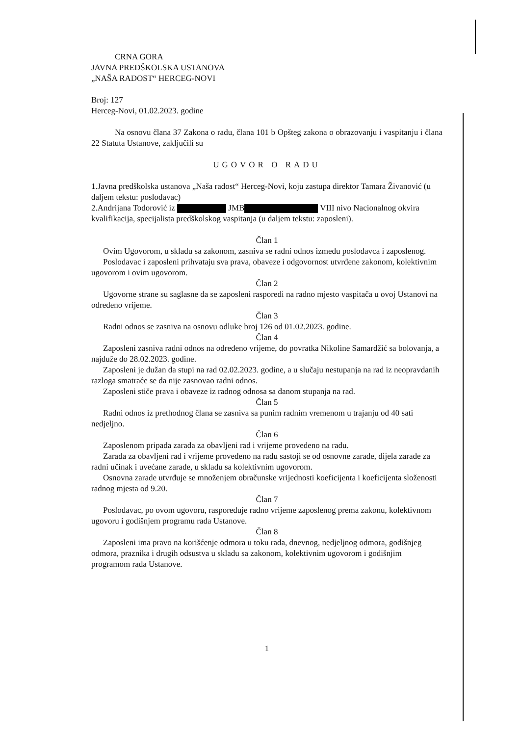CRNA GORA
JAVNA PREDŠKOLSKA USTANOVA
„NAŠA RADOST“ HERCEG-NOVI
Broj: 127
Herceg-Novi, 01.02.2023. godine
Na osnovu člana 37 Zakona o radu, člana 101 b Opšteg zakona o obrazovanju i vaspitanju i člana 22 Statuta Ustanove, zaključili su
UGOVOR O RADU
1.Javna predškolska ustanova „Naša radost“ Herceg-Novi, koju zastupa direktor Tamara Živanović (u daljem tekstu: poslodavac)
2.Andrijana Todorović iz JMB VIII nivo Nacionalnog okvira kvalifikacija, specijalista predškolskog vaspitanja (u daljem tekstu: zaposleni).
Član 1
Ovim Ugovorom, u skladu sa zakonom, zasniva se radni odnos između poslodavca i zaposlenog.
Poslodavac i zaposleni prihvataju sva prava, obaveze i odgovornost utvrđene zakonom, kolektivnim ugovorom i ovim ugovorom.
Član 2
Ugovorne strane su saglasne da se zaposleni rasporedi na radno mjesto vaspitača u ovoj Ustanovi na određeno vrijeme.
Član 3
Radni odnos se zasniva na osnovu odluke broj 126 od 01.02.2023. godine.
Član 4
Zaposleni zasniva radni odnos na određeno vrijeme, do povratka Nikoline Samardžić sa bolovanja, a najduže do 28.02.2023. godine.
Zaposleni je dužan da stupi na rad 02.02.2023. godine, a u slučaju nestupanja na rad iz neopravdanih razloga smatraće se da nije zasnovao radni odnos.
Zaposleni stiče prava i obaveze iz radnog odnosa sa danom stupanja na rad.
Član 5
Radni odnos iz prethodnog člana se zasniva sa punim radnim vremenom u trajanju od 40 sati nedjeljno.
Član 6
Zaposlenom pripada zarada za obavljeni rad i vrijeme provedeno na radu.
Zarada za obavljeni rad i vrijeme provedeno na radu sastoji se od osnovne zarade, dijela zarade za radni učinak i uvećane zarade, u skladu sa kolektivnim ugovorom.
Osnovna zarade utvrđuje se množenjem obračunske vrijednosti koeficijenta i koeficijenta složenosti radnog mjesta od 9.20.
Član 7
Poslodavac, po ovom ugovoru, raspoređuje radno vrijeme zaposlenog prema zakonu, kolektivnom ugovoru i godišnjem programu rada Ustanove.
Član 8
Zaposleni ima pravo na korišćenje odmora u toku rada, dnevnog, nedjeljnog odmora, godišnjeg odmora, praznika i drugih odsustva u skladu sa zakonom, kolektivnim ugovorom i godišnjim programom rada Ustanove.
1